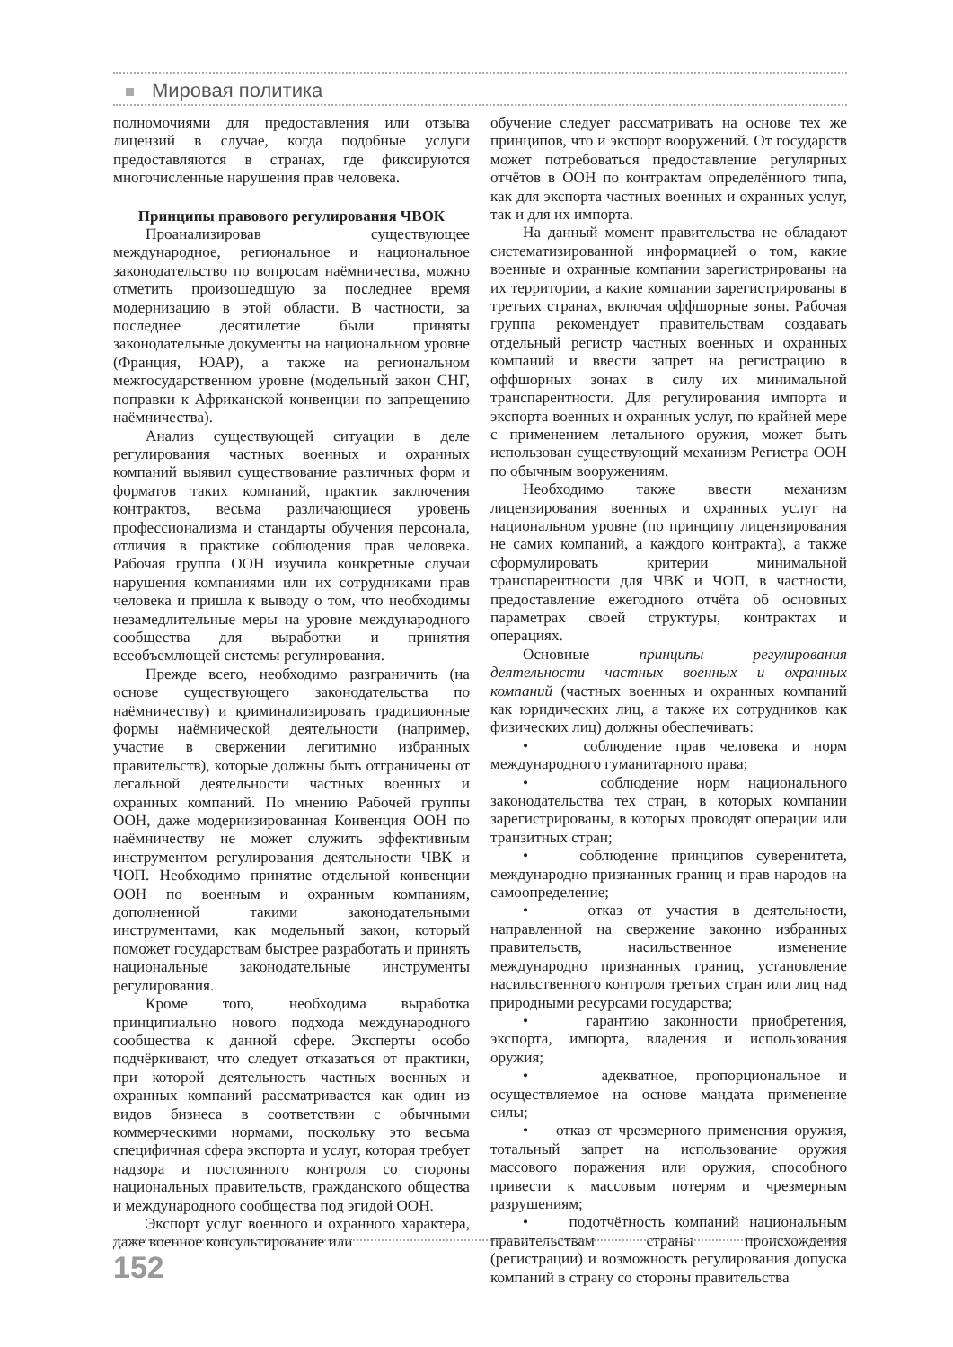Мировая политика
полномочиями для предоставления или отзыва лицензий в случае, когда подобные услуги предоставляются в странах, где фиксируются многочисленные нарушения прав человека.
Принципы правового регулирования ЧВОК
Проанализировав существующее международное, региональное и национальное законодательство по вопросам наёмничества, можно отметить произошедшую за последнее время модернизацию в этой области. В частности, за последнее десятилетие были приняты законодательные документы на национальном уровне (Франция, ЮАР), а также на региональном межгосударственном уровне (модельный закон СНГ, поправки к Африканской конвенции по запрещению наёмничества).
Анализ существующей ситуации в деле регулирования частных военных и охранных компаний выявил существование различных форм и форматов таких компаний, практик заключения контрактов, весьма различающиеся уровень профессионализма и стандарты обучения персонала, отличия в практике соблюдения прав человека. Рабочая группа ООН изучила конкретные случаи нарушения компаниями или их сотрудниками прав человека и пришла к выводу о том, что необходимы незамедлительные меры на уровне международного сообщества для выработки и принятия всеобъемлющей системы регулирования.
Прежде всего, необходимо разграничить (на основе существующего законодательства по наёмничеству) и криминализировать традиционные формы наёмнической деятельности (например, участие в свержении легитимно избранных правительств), которые должны быть отграничены от легальной деятельности частных военных и охранных компаний. По мнению Рабочей группы ООН, даже модернизированная Конвенция ООН по наёмничеству не может служить эффективным инструментом регулирования деятельности ЧВК и ЧОП. Необходимо принятие отдельной конвенции ООН по военным и охранным компаниям, дополненной такими законодательными инструментами, как модельный закон, который поможет государствам быстрее разработать и принять национальные законодательные инструменты регулирования.
Кроме того, необходима выработка принципиально нового подхода международного сообщества к данной сфере. Эксперты особо подчёркивают, что следует отказаться от практики, при которой деятельность частных военных и охранных компаний рассматривается как один из видов бизнеса в соответствии с обычными коммерческими нормами, поскольку это весьма специфичная сфера экспорта и услуг, которая требует надзора и постоянного контроля со стороны национальных правительств, гражданского общества и международного сообщества под эгидой ООН.
Экспорт услуг военного и охранного характера, даже военное консультирование или
обучение следует рассматривать на основе тех же принципов, что и экспорт вооружений. От государств может потребоваться предоставление регулярных отчётов в ООН по контрактам определённого типа, как для экспорта частных военных и охранных услуг, так и для их импорта.
На данный момент правительства не обладают систематизированной информацией о том, какие военные и охранные компании зарегистрированы на их территории, а какие компании зарегистрированы в третьих странах, включая оффшорные зоны. Рабочая группа рекомендует правительствам создавать отдельный регистр частных военных и охранных компаний и ввести запрет на регистрацию в оффшорных зонах в силу их минимальной транспарентности. Для регулирования импорта и экспорта военных и охранных услуг, по крайней мере с применением летального оружия, может быть использован существующий механизм Регистра ООН по обычным вооружениям.
Необходимо также ввести механизм лицензирования военных и охранных услуг на национальном уровне (по принципу лицензирования не самих компаний, а каждого контракта), а также сформулировать критерии минимальной транспарентности для ЧВК и ЧОП, в частности, предоставление ежегодного отчёта об основных параметрах своей структуры, контрактах и операциях.
Основные принципы регулирования деятельности частных военных и охранных компаний (частных военных и охранных компаний как юридических лиц, а также их сотрудников как физических лиц) должны обеспечивать:
• соблюдение прав человека и норм международного гуманитарного права;
• соблюдение норм национального законодательства тех стран, в которых компании зарегистрированы, в которых проводят операции или транзитных стран;
• соблюдение принципов суверенитета, международно признанных границ и прав народов на самоопределение;
• отказ от участия в деятельности, направленной на свержение законно избранных правительств, насильственное изменение международно признанных границ, установление насильственного контроля третьих стран или лиц над природными ресурсами государства;
• гарантию законности приобретения, экспорта, импорта, владения и использования оружия;
• адекватное, пропорциональное и осуществляемое на основе мандата применение силы;
• отказ от чрезмерного применения оружия, тотальный запрет на использование оружия массового поражения или оружия, способного привести к массовым потерям и чрезмерным разрушениям;
• подотчётность компаний национальным правительствам страны происхождения (регистрации) и возможность регулирования допуска компаний в страну со стороны правительства
152